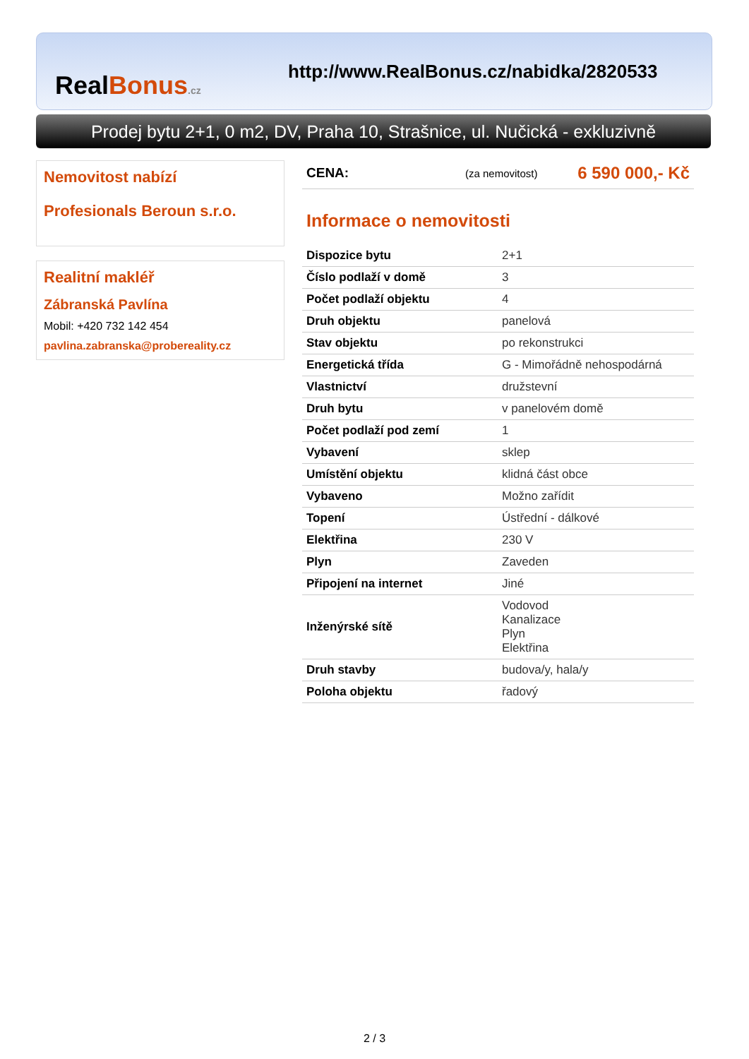RealBonus.cz
http://www.RealBonus.cz/nabidka/2820533
Prodej bytu 2+1, 0 m2, DV, Praha 10, Strašnice, ul. Nučická - exkluzivně
Nemovitost nabízí
Profesionals Beroun s.r.o.
Realitní makléř
Zábranská Pavlína
Mobil: +420 732 142 454
pavlina.zabranska@probereality.cz
CENA: (za nemovitost) 6 590 000,- Kč
Informace o nemovitosti
| Dispozice bytu | 2+1 |
| Číslo podlaží v domě | 3 |
| Počet podlaží objektu | 4 |
| Druh objektu | panelová |
| Stav objektu | po rekonstrukci |
| Energetická třída | G - Mimořádně nehospodárná |
| Vlastnictví | družstevní |
| Druh bytu | v panelovém domě |
| Počet podlaží pod zemí | 1 |
| Vybavení | sklep |
| Umístění objektu | klidná část obce |
| Vybaveno | Možno zařídit |
| Topení | Ústřední - dálkové |
| Elektřina | 230 V |
| Plyn | Zaveden |
| Připojení na internet | Jiné |
| Inženýrské sítě | Vodovod Kanalizace Plyn Elektřina |
| Druh stavby | budova/y, hala/y |
| Poloha objektu | řadový |
2 / 3